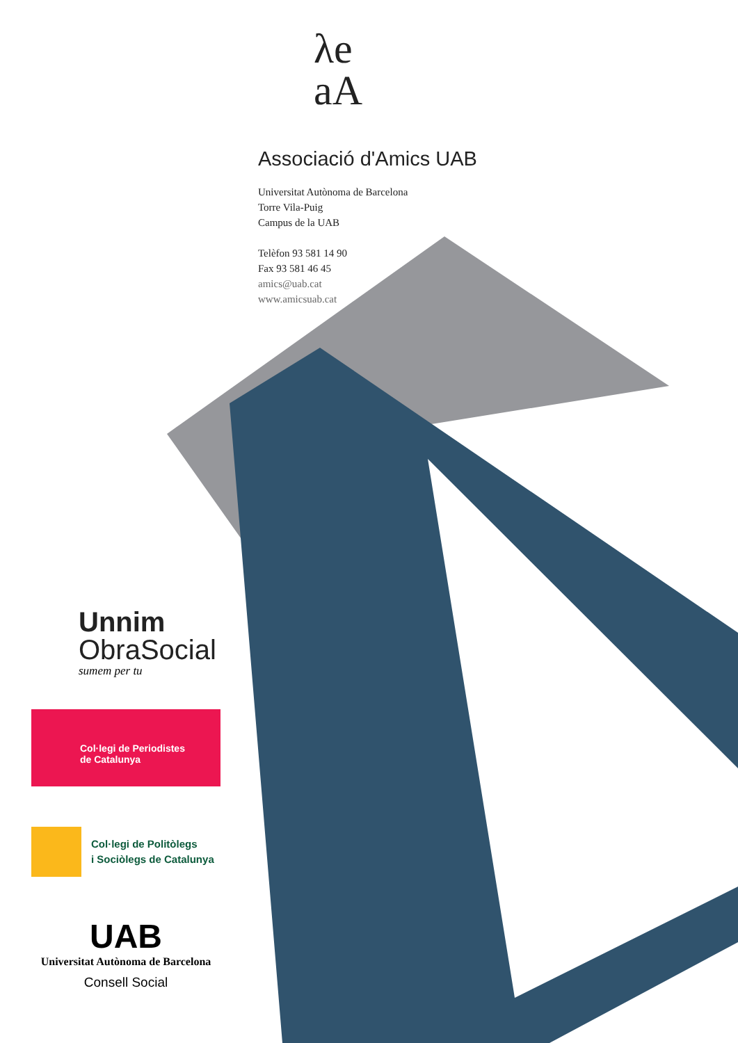λe
aA
Associació d'Amics UAB
Universitat Autònoma de Barcelona
Torre Vila-Puig
Campus de la UAB
Telèfon 93 581 14 90
Fax 93 581 46 45
amics@uab.cat
www.amicsuab.cat
Unnim
ObraSocial
sumem per tu
Col·legi de Periodistes
de Catalunya
Col·legi de Politòlegs
i Sociòlegs de Catalunya
UAB
Universitat Autònoma de Barcelona
Consell Social